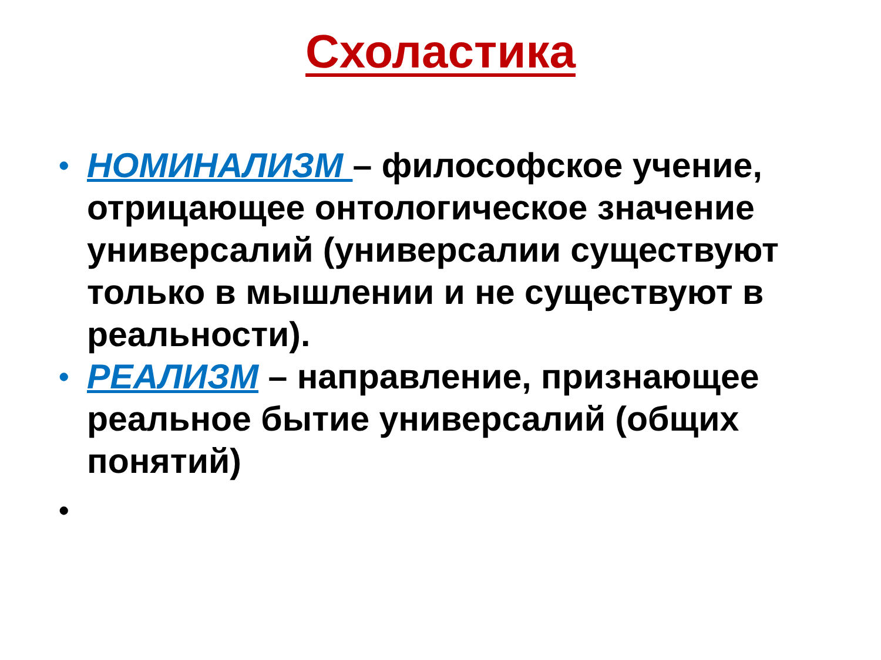Схоластика
• НОМИНАЛИЗМ – философское учение, отрицающее онтологическое значение универсалий (универсалии существуют только в мышлении и не существуют в реальности).
• РЕАЛИЗМ – направление, признающее реальное бытие универсалий (общих понятий)
•